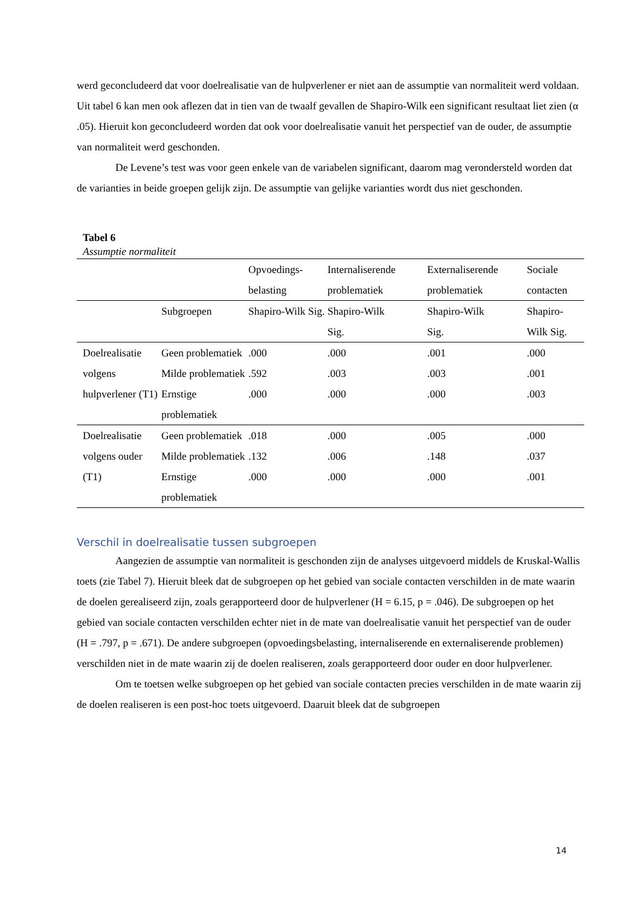werd geconcludeerd dat voor doelrealisatie van de hulpverlener er niet aan de assumptie van normaliteit werd voldaan. Uit tabel 6 kan men ook aflezen dat in tien van de twaalf gevallen de Shapiro-Wilk een significant resultaat liet zien (α .05). Hieruit kon geconcludeerd worden dat ook voor doelrealisatie vanuit het perspectief van de ouder, de assumptie van normaliteit werd geschonden.
De Levene’s test was voor geen enkele van de variabelen significant, daarom mag verondersteld worden dat de varianties in beide groepen gelijk zijn. De assumptie van gelijke varianties wordt dus niet geschonden.
Tabel 6
Assumptie normaliteit
| | | Opvoedings- belasting | Internaliserende problematiek | Externaliserende problematiek | Sociale contacten |
| --- | --- | --- | --- | --- | --- |
| | Subgroepen | Shapiro-Wilk Sig. | Shapiro-Wilk Sig. | Shapiro-Wilk Sig. | Shapiro- Wilk Sig. |
| Doelrealisatie volgens hulpverlener (T1) | Geen problematiek | .000 | .000 | .001 | .000 |
| | Milde problematiek | .592 | .003 | .003 | .001 |
| | Ernstige problematiek | .000 | .000 | .000 | .003 |
| Doelrealisatie volgens ouder (T1) | Geen problematiek | .018 | .000 | .005 | .000 |
| | Milde problematiek | .132 | .006 | .148 | .037 |
| | Ernstige problematiek | .000 | .000 | .000 | .001 |
Verschil in doelrealisatie tussen subgroepen
Aangezien de assumptie van normaliteit is geschonden zijn de analyses uitgevoerd middels de Kruskal-Wallis toets (zie Tabel 7). Hieruit bleek dat de subgroepen op het gebied van sociale contacten verschilden in de mate waarin de doelen gerealiseerd zijn, zoals gerapporteerd door de hulpverlener (H = 6.15, p = .046). De subgroepen op het gebied van sociale contacten verschilden echter niet in de mate van doelrealisatie vanuit het perspectief van de ouder (H = .797, p = .671). De andere subgroepen (opvoedingsbelasting, internaliserende en externaliserende problemen) verschilden niet in de mate waarin zij de doelen realiseren, zoals gerapporteerd door ouder en door hulpverlener.
Om te toetsen welke subgroepen op het gebied van sociale contacten precies verschilden in de mate waarin zij de doelen realiseren is een post-hoc toets uitgevoerd. Daaruit bleek dat de subgroepen
14